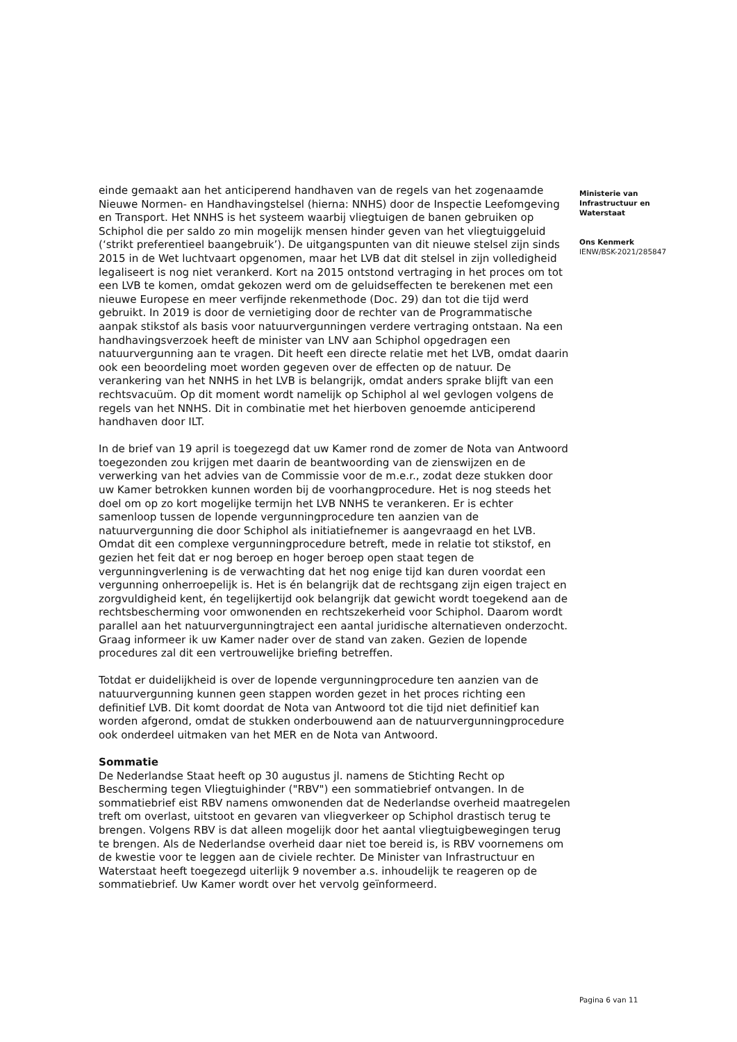einde gemaakt aan het anticiperend handhaven van de regels van het zogenaamde Nieuwe Normen- en Handhavingstelsel (hierna: NNHS) door de Inspectie Leefomgeving en Transport. Het NNHS is het systeem waarbij vliegtuigen de banen gebruiken op Schiphol die per saldo zo min mogelijk mensen hinder geven van het vliegtuiggeluid (‘strikt preferentieel baangebruik’). De uitgangspunten van dit nieuwe stelsel zijn sinds 2015 in de Wet luchtvaart opgenomen, maar het LVB dat dit stelsel in zijn volledigheid legaliseert is nog niet verankerd. Kort na 2015 ontstond vertraging in het proces om tot een LVB te komen, omdat gekozen werd om de geluidseffecten te berekenen met een nieuwe Europese en meer verfijnde rekenmethode (Doc. 29) dan tot die tijd werd gebruikt. In 2019 is door de vernietiging door de rechter van de Programmatische aanpak stikstof als basis voor natuurvergunningen verdere vertraging ontstaan. Na een handhavingsverzoek heeft de minister van LNV aan Schiphol opgedragen een natuurvergunning aan te vragen. Dit heeft een directe relatie met het LVB, omdat daarin ook een beoordeling moet worden gegeven over de effecten op de natuur. De verankering van het NNHS in het LVB is belangrijk, omdat anders sprake blijft van een rechtsvacuüm. Op dit moment wordt namelijk op Schiphol al wel gevlogen volgens de regels van het NNHS. Dit in combinatie met het hierboven genoemde anticiperend handhaven door ILT.
In de brief van 19 april is toegezegd dat uw Kamer rond de zomer de Nota van Antwoord toegezonden zou krijgen met daarin de beantwoording van de zienswijzen en de verwerking van het advies van de Commissie voor de m.e.r., zodat deze stukken door uw Kamer betrokken kunnen worden bij de voorhangprocedure. Het is nog steeds het doel om op zo kort mogelijke termijn het LVB NNHS te verankeren. Er is echter samenloop tussen de lopende vergunningprocedure ten aanzien van de natuurvergunning die door Schiphol als initiatiefnemer is aangevraagd en het LVB. Omdat dit een complexe vergunningprocedure betreft, mede in relatie tot stikstof, en gezien het feit dat er nog beroep en hoger beroep open staat tegen de vergunningverlening is de verwachting dat het nog enige tijd kan duren voordat een vergunning onherroepelijk is. Het is én belangrijk dat de rechtsgang zijn eigen traject en zorgvuldigheid kent, én tegelijkertijd ook belangrijk dat gewicht wordt toegekend aan de rechtsbescherming voor omwonenden en rechtszekerheid voor Schiphol. Daarom wordt parallel aan het natuurvergunningtraject een aantal juridische alternatieven onderzocht. Graag informeer ik uw Kamer nader over de stand van zaken. Gezien de lopende procedures zal dit een vertrouwelijke briefing betreffen.
Totdat er duidelijkheid is over de lopende vergunningprocedure ten aanzien van de natuurvergunning kunnen geen stappen worden gezet in het proces richting een definitief LVB. Dit komt doordat de Nota van Antwoord tot die tijd niet definitief kan worden afgerond, omdat de stukken onderbouwend aan de natuurvergunningprocedure ook onderdeel uitmaken van het MER en de Nota van Antwoord.
Sommatie
De Nederlandse Staat heeft op 30 augustus jl. namens de Stichting Recht op Bescherming tegen Vliegtuighinder ("RBV") een sommatiebrief ontvangen. In de sommatiebrief eist RBV namens omwonenden dat de Nederlandse overheid maatregelen treft om overlast, uitstoot en gevaren van vliegverkeer op Schiphol drastisch terug te brengen. Volgens RBV is dat alleen mogelijk door het aantal vliegtuigbewegingen terug te brengen. Als de Nederlandse overheid daar niet toe bereid is, is RBV voornemens om de kwestie voor te leggen aan de civiele rechter. De Minister van Infrastructuur en Waterstaat heeft toegezegd uiterlijk 9 november a.s. inhoudelijk te reageren op de sommatiebrief. Uw Kamer wordt over het vervolg geïnformeerd.
Ministerie van
Infrastructuur en
Waterstaat
Ons Kenmerk
IENW/BSK-2021/285847
Pagina 6 van 11